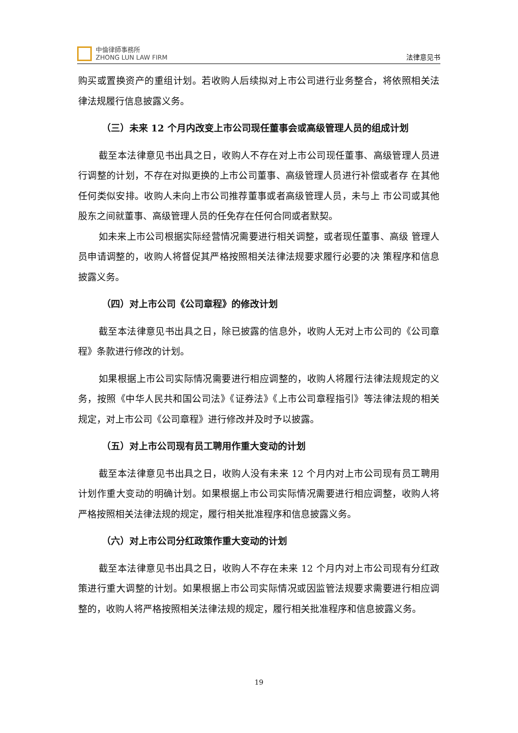中倫律師事務所
ZHONG LUN LAW FIRM
法律意见书
购买或置换资产的重组计划。若收购人后续拟对上市公司进行业务整合，将依照相关法律法规履行信息披露义务。
（三）未来 12 个月内改变上市公司现任董事会或高级管理人员的组成计划
截至本法律意见书出具之日，收购人不存在对上市公司现任董事、高级管理人员进 行调整的计划，不存在对拟更换的上市公司董事、高级管理人员进行补偿或者存 在其他任何类似安排。收购人未向上市公司推荐董事或者高级管理人员，未与上 市公司或其他股东之间就董事、高级管理人员的任免存在任何合同或者默契。
如未来上市公司根据实际经营情况需要进行相关调整，或者现任董事、高级 管理人员申请调整的，收购人将督促其严格按照相关法律法规要求履行必要的决 策程序和信息披露义务。
（四）对上市公司《公司章程》的修改计划
截至本法律意见书出具之日，除已披露的信息外，收购人无对上市公司的《公司章程》条款进行修改的计划。
如果根据上市公司实际情况需要进行相应调整的，收购人将履行法律法规规定的义务，按照《中华人民共和国公司法》《证券法》《上市公司章程指引》等法律法规的相关规定，对上市公司《公司章程》进行修改并及时予以披露。
（五）对上市公司现有员工聘用作重大变动的计划
截至本法律意见书出具之日，收购人没有未来 12 个月内对上市公司现有员工聘用计划作重大变动的明确计划。如果根据上市公司实际情况需要进行相应调整，收购人将严格按照相关法律法规的规定，履行相关批准程序和信息披露义务。
（六）对上市公司分红政策作重大变动的计划
截至本法律意见书出具之日，收购人不存在未来 12 个月内对上市公司现有分红政策进行重大调整的计划。如果根据上市公司实际情况或因监管法规要求需要进行相应调整的，收购人将严格按照相关法律法规的规定，履行相关批准程序和信息披露义务。
19